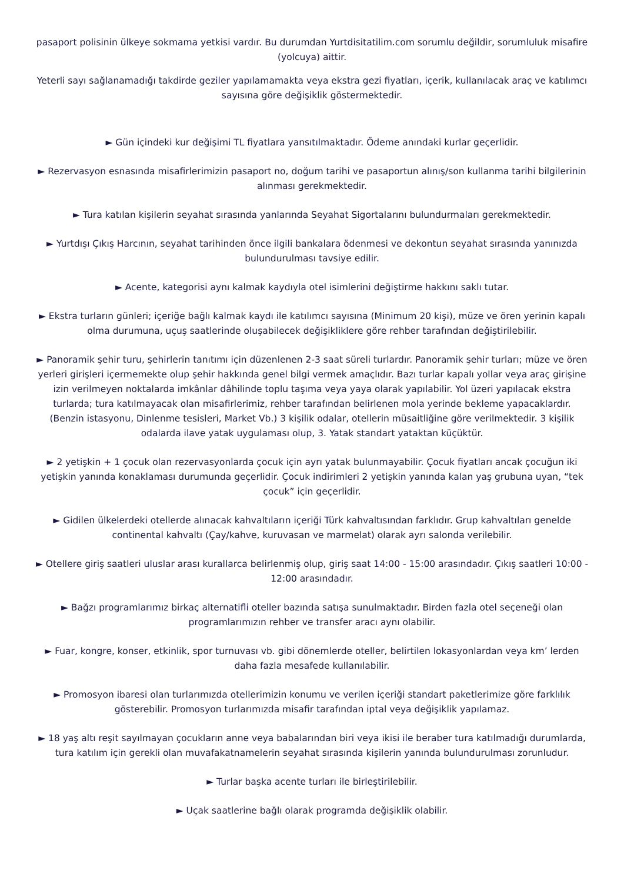pasaport polisinin ülkeye sokmama yetkisi vardır. Bu durumdan Yurtdisitatilim.com sorumlu değildir, sorumluluk misafire (yolcuya) aittir.
Yeterli sayı sağlanamadığı takdirde geziler yapılamamakta veya ekstra gezi fiyatları, içerik, kullanılacak araç ve katılımcı sayısına göre değişiklik göstermektedir.
► Gün içindeki kur değişimi TL fiyatlara yansıtılmaktadır. Ödeme anındaki kurlar geçerlidir.
► Rezervasyon esnasında misafirlerimizin pasaport no, doğum tarihi ve pasaportun alınış/son kullanma tarihi bilgilerinin alınması gerekmektedir.
► Tura katılan kişilerin seyahat sırasında yanlarında Seyahat Sigortalarını bulundurmaları gerekmektedir.
► Yurtdışı Çıkış Harcının, seyahat tarihinden önce ilgili bankalara ödenmesi ve dekontun seyahat sırasında yanınızda bulundurulması tavsiye edilir.
► Acente, kategorisi aynı kalmak kaydıyla otel isimlerini değiştirme hakkını saklı tutar.
► Ekstra turların günleri; içeriğe bağlı kalmak kaydı ile katılımcı sayısına (Minimum 20 kişi), müze ve ören yerinin kapalı olma durumuna, uçuş saatlerinde oluşabilecek değişikliklere göre rehber tarafından değiştirilebilir.
► Panoramik şehir turu, şehirlerin tanıtımı için düzenlenen 2-3 saat süreli turlardır. Panoramik şehir turları; müze ve ören yerleri girişleri içermemekte olup şehir hakkında genel bilgi vermek amaçlıdır. Bazı turlar kapalı yollar veya araç girişine izin verilmeyen noktalarda imkânlar dâhilinde toplu taşıma veya yaya olarak yapılabilir. Yol üzeri yapılacak ekstra turlarda; tura katılmayacak olan misafirlerimiz, rehber tarafından belirlenen mola yerinde bekleme yapacaklardır. (Benzin istasyonu, Dinlenme tesisleri, Market Vb.) 3 kişilik odalar, otellerin müsaitliğine göre verilmektedir. 3 kişilik odalarda ilave yatak uygulaması olup, 3. Yatak standart yataktan küçüktür.
► 2 yetişkin + 1 çocuk olan rezervasyonlarda çocuk için ayrı yatak bulunmayabilir. Çocuk fiyatları ancak çocuğun iki yetişkin yanında konaklaması durumunda geçerlidir. Çocuk indirimleri 2 yetişkin yanında kalan yaş grubuna uyan, “tek çocuk” için geçerlidir.
► Gidilen ülkelerdeki otellerde alınacak kahvaltıların içeriği Türk kahvaltısından farklıdır. Grup kahvaltıları genelde continental kahvaltı (Çay/kahve, kuruvasan ve marmelat) olarak ayrı salonda verilebilir.
► Otellere giriş saatleri uluslar arası kurallarca belirlenmiş olup, giriş saat 14:00 - 15:00 arasındadır. Çıkış saatleri 10:00 - 12:00 arasındadır.
► Bağzı programlarımız birkaç alternatifli oteller bazında satışa sunulmaktadır. Birden fazla otel seçeneği olan programlarımızın rehber ve transfer aracı aynı olabilir.
► Fuar, kongre, konser, etkinlik, spor turnuvası vb. gibi dönemlerde oteller, belirtilen lokasyonlardan veya km’ lerden daha fazla mesafede kullanılabilir.
► Promosyon ibaresi olan turlarımızda otellerimizin konumu ve verilen içeriği standart paketlerimize göre farklılık gösterebilir. Promosyon turlarımızda misafir tarafından iptal veya değişiklik yapılamaz.
► 18 yaş altı reşit sayılmayan çocukların anne veya babalarından biri veya ikisi ile beraber tura katılmadığı durumlarda, tura katılım için gerekli olan muvafakatnamelerin seyahat sırasında kişilerin yanında bulundurulması zorunludur.
► Turlar başka acente turları ile birleştirilebilir.
► Uçak saatlerine bağlı olarak programda değişiklik olabilir.